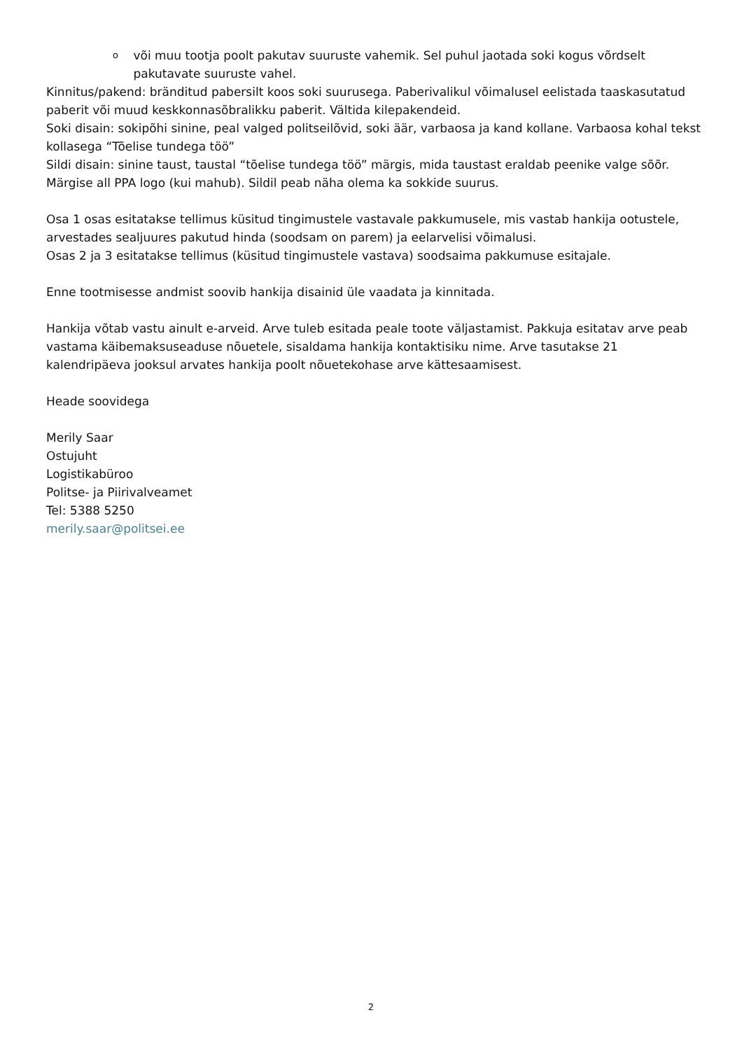ovõi muu tootja poolt pakutav suuruste vahemik. Sel puhul jaotada soki kogus võrdselt pakutavate suuruste vahel.
Kinnitus/pakend: bränditud pabersilt koos soki suurusega. Paberivalikul võimalusel eelistada taaskasutatud paberit või muud keskkonnasõbralikku paberit. Vältida kilepakendeid.
Soki disain: sokipõhi sinine, peal valged politseilõvid, soki äär, varbaosa ja kand kollane. Varbaosa kohal tekst kollasega “Tõelise tundega töö”
Sildi disain: sinine taust, taustal “tõelise tundega töö” märgis, mida taustast eraldab peenike valge sõõr. Märgise all PPA logo (kui mahub). Sildil peab näha olema ka sokkide suurus.
Osa 1 osas esitatakse tellimus küsitud tingimustele vastavale pakkumusele, mis vastab hankija ootustele, arvestades sealjuures pakutud hinda (soodsam on parem) ja eelarvelisi võimalusi.
Osas 2 ja 3 esitatakse tellimus (küsitud tingimustele vastava) soodsaima pakkumuse esitajale.
Enne tootmisesse andmist soovib hankija disainid üle vaadata ja kinnitada.
Hankija võtab vastu ainult e-arveid. Arve tuleb esitada peale toote väljastamist. Pakkuja esitatav arve peab vastama käibemaksuseaduse nõuetele, sisaldama hankija kontaktisiku nime. Arve tasutakse 21 kalendripäeva jooksul arvates hankija poolt nõuetekohase arve kättesaamisest.
Heade soovidega
Merily Saar
Ostujuht
Logistikabüroo
Politse- ja Piirivalveamet
Tel: 5388 5250
merily.saar@politsei.ee
2